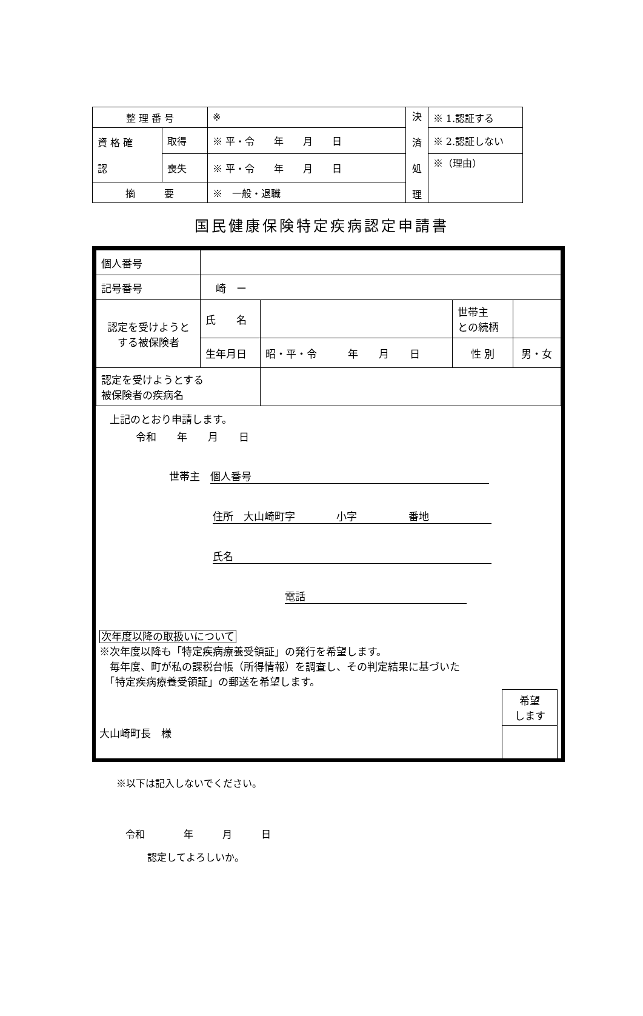| 整 理 番 号 | | ※ | 決 済 処 理 | ※ 1.認証する |
| 資 格 確 認 | 取得 | ※ 平・令 年 月 日 | | ※ 2.認証しない |
| | 喪失 | ※ 平・令 年 月 日 | | ※（理由） |
| 摘 要 | | ※ 一般・退職 | | |
国民健康保険特定疾病認定申請書
| 個人番号 | | | | |
| 記号番号 | 崎 ー | | | |
| 認定を受けようと する被保険者 | 氏 名 | | 世帯主 との続柄 | |
| | 生年月日 | 昭・平・令 年 月 日 | 性 別 | 男・女 |
| 認定を受けようとする 被保険者の疾病名 | | | | |
　上記のとおり申請します。
令和　　年　　月　　日
世帯主　個人番号
住所　大山崎町字　　　　小字　　　　　番地
氏名
電話
次年度以降の取扱いについて
※次年度以降も「特定疾病療養受領証」の発行を希望します。
　毎年度、町が私の課税台帳（所得情報）を調査し、その判定結果に基づいた
　「特定疾病療養受領証」の郵送を希望します。
大山崎町長　様
希望
します
※以下は記入しないでください。
令和　　　　年　　　月　　　日
認定してよろしいか。